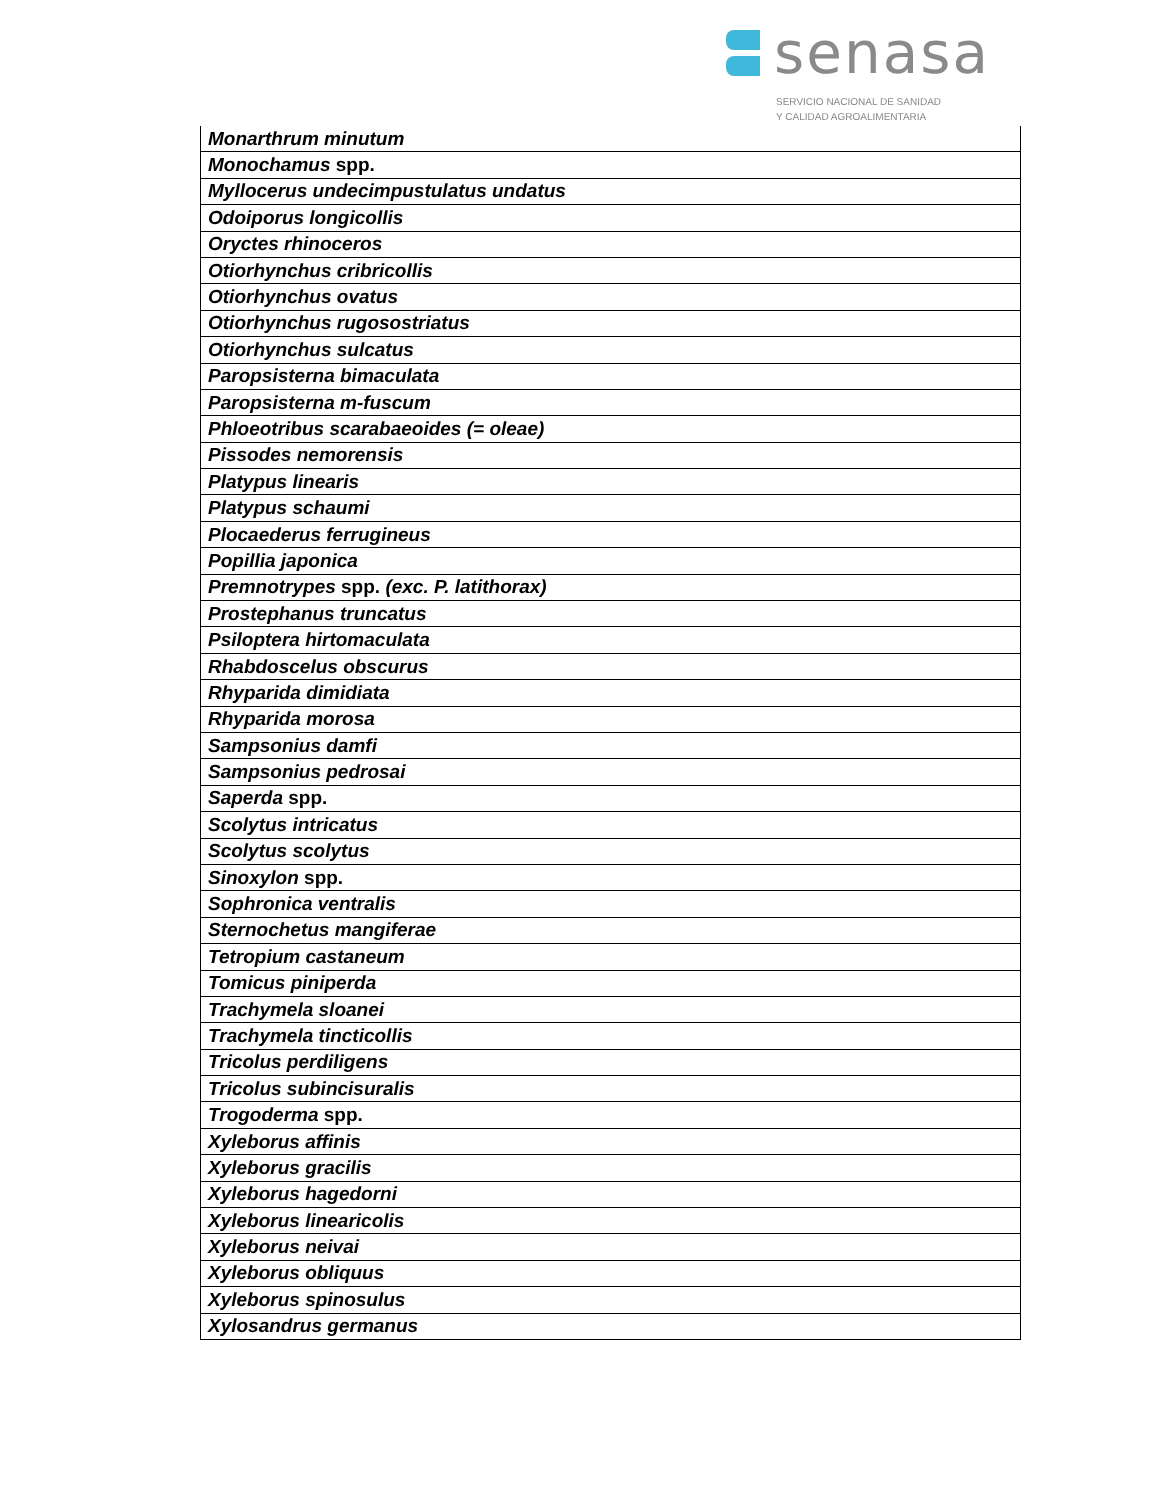senasa
SERVICIO NACIONAL DE SANIDAD
Y CALIDAD AGROALIMENTARIA
| Monarthrum minutum |
| Monochamus spp. |
| Myllocerus undecimpustulatus undatus |
| Odoiporus longicollis |
| Oryctes rhinoceros |
| Otiorhynchus cribricollis |
| Otiorhynchus ovatus |
| Otiorhynchus rugosostriatus |
| Otiorhynchus sulcatus |
| Paropsisterna bimaculata |
| Paropsisterna m-fuscum |
| Phloeotribus scarabaeoides (= oleae) |
| Pissodes nemorensis |
| Platypus linearis |
| Platypus schaumi |
| Plocaederus ferrugineus |
| Popillia japonica |
| Premnotrypes spp. (exc. P. latithorax) |
| Prostephanus truncatus |
| Psiloptera hirtomaculata |
| Rhabdoscelus obscurus |
| Rhyparida dimidiata |
| Rhyparida morosa |
| Sampsonius damfi |
| Sampsonius pedrosai |
| Saperda spp. |
| Scolytus intricatus |
| Scolytus scolytus |
| Sinoxylon spp. |
| Sophronica ventralis |
| Sternochetus mangiferae |
| Tetropium castaneum |
| Tomicus piniperda |
| Trachymela sloanei |
| Trachymela tincticollis |
| Tricolus perdiligens |
| Tricolus subincisuralis |
| Trogoderma spp. |
| Xyleborus affinis |
| Xyleborus gracilis |
| Xyleborus hagedorni |
| Xyleborus linearicolis |
| Xyleborus neivai |
| Xyleborus obliquus |
| Xyleborus spinosulus |
| Xylosandrus germanus |